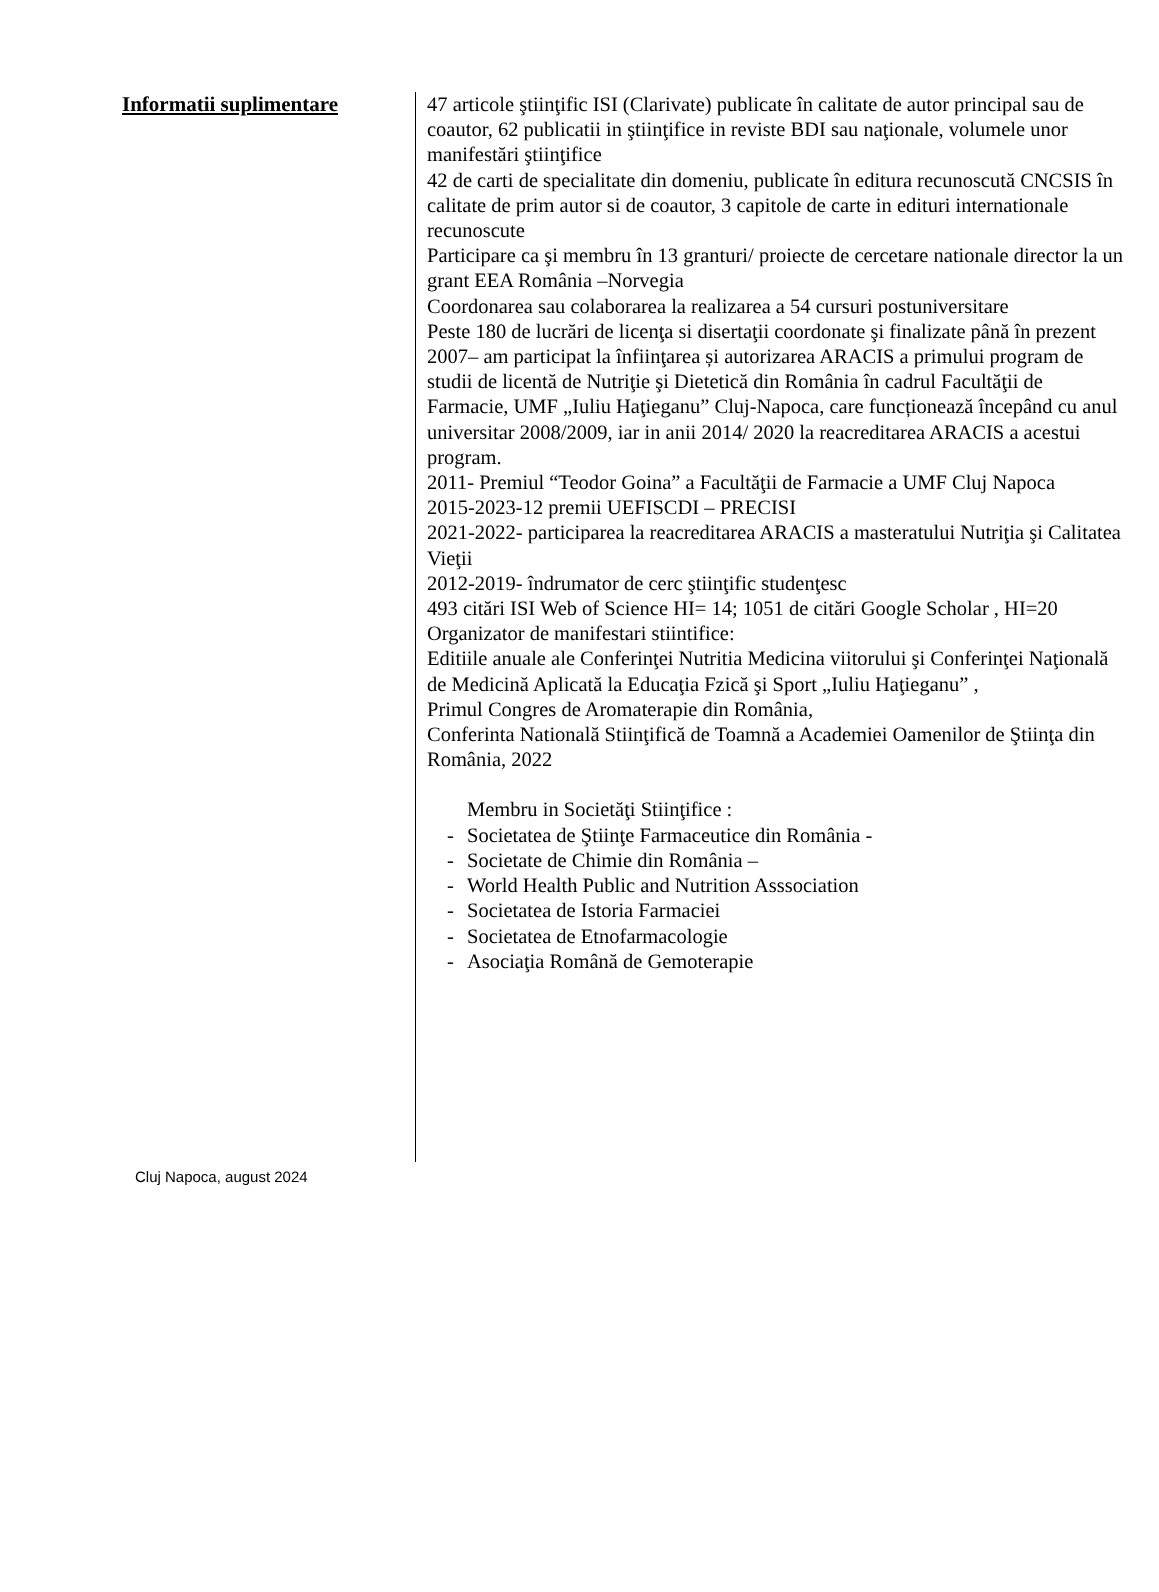Informatii suplimentare
47 articole ştiinţific ISI (Clarivate) publicate în calitate de autor principal sau de coautor, 62 publicatii in ştiinţifice in reviste BDI sau naţionale, volumele unor manifestări ştiinţifice
42 de carti de specialitate din domeniu, publicate în editura recunoscută CNCSIS în calitate de prim autor si de coautor, 3 capitole de carte in edituri internationale recunoscute
Participare ca şi membru în 13 granturi/ proiecte de cercetare nationale director la un grant EEA România –Norvegia
Coordonarea sau colaborarea la realizarea a 54 cursuri postuniversitare
Peste 180 de lucrări de licenţa si disertaţii coordonate şi finalizate până în prezent
2007– am participat la înfiinţarea și autorizarea ARACIS a primului program de studii de licentă de Nutriţie şi Dietetică din România în cadrul Facultăţii de Farmacie, UMF „Iuliu Haţieganu” Cluj-Napoca, care funcționează începând cu anul universitar 2008/2009, iar in anii 2014/ 2020 la reacreditarea ARACIS a acestui program.
2011- Premiul “Teodor Goina” a Facultăţii de Farmacie a UMF Cluj Napoca
2015-2023-12 premii UEFISCDI – PRECISI
2021-2022- participarea la reacreditarea ARACIS a masteratului Nutriţia şi Calitatea Vieţii
2012-2019- îndrumator de cerc ştiinţific studenţesc
493 citări ISI Web of Science HI= 14; 1051 de citări Google Scholar , HI=20
Organizator de manifestari stiintifice:
Editiile anuale ale Conferinţei Nutritia Medicina viitorului şi Conferinţei Naţională de Medicină Aplicată la Educaţia Fzică şi Sport „Iuliu Haţieganu” ,
Primul Congres de Aromaterapie din România,
Conferinta Natională Stiinţifică de Toamnă a Academiei Oamenilor de Ştiinţa din România, 2022
Membru in Societăţi Stiinţifice :
- Societatea de Ştiinţe Farmaceutice din România -
- Societate de Chimie din România –
- World Health Public and Nutrition Asssociation
- Societatea de Istoria Farmaciei
- Societatea de Etnofarmacologie
- Asociaţia Română de Gemoterapie
Cluj Napoca, august 2024